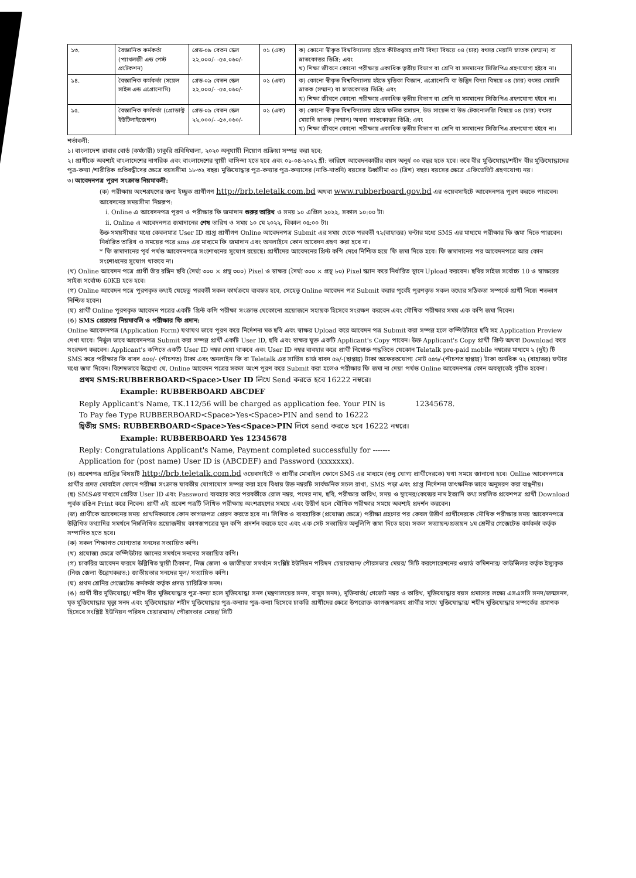| ১৩. | বৈজ্ঞানিক কর্মকর্তা (প্যাথলজী এন্ড পেস্ট প্রটেকশন) | গ্রেড-০৯ বেতন স্কেল ২২,০০০/- -৫৩,০৬০/- | ০১ (এক) | ক) কোনো স্বীকৃত বিশ্ববিদ্যালয় হইতে কীটতত্ত্বসহ প্রাণী বিদ্যা বিষয়ে ০৪ (চার) বৎসর মেয়াদি স্নাতক (সম্মান) বা স্নাতকোত্তর ডিগ্রি; এবং খ) শিক্ষা জীবনে কোনো পরীক্ষায় একাধিক তৃতীয় বিভাগ বা শ্রেণি বা সমমানের সিজিপিএ গ্রহণযোগ্য হইবে না। |
| ১৪. | বৈজ্ঞানিক কর্মকর্তা (সয়েল সাইন্স এন্ড এগ্রোনোমি) | গ্রেড-০৯ বেতন স্কেল ২২,০০০/- -৫৩,০৬০/- | ০১ (এক) | ক) কোনো স্বীকৃত বিশ্ববিদ্যালয় হইতে মৃত্তিকা বিজ্ঞান, এগ্রোনোমি বা উদ্ভিদ বিদ্যা বিষয়ে ০৪ (চার) বৎসর মেয়াদি স্নাতক (সম্মান) বা স্নাতকোত্তর ডিগ্রি; এবং খ) শিক্ষা জীবনে কোনো পরীক্ষায় একাধিক তৃতীয় বিভাগ বা শ্রেণি বা সমমানের সিজিপিএ গ্রহণযোগ্য হইবে না। |
| ১৫. | বৈজ্ঞানিক কর্মকর্তা (প্রোডাক্ট ইউটিলাইজেশন) | গ্রেড-০৯ বেতন স্কেল ২২,০০০/- -৫৩,০৬০/- | ০১ (এক) | ক) কোনো স্বীকৃত বিশ্ববিদ্যালয় হইতে ফলিত রসায়ন, উড সায়েন্স বা উড টেকনোলজি বিষয়ে ০৪ (চার) বৎসর মেয়াদি স্নাতক (সম্মান) অথবা স্নাতকোত্তর ডিগ্রি; এবং খ) শিক্ষা জীবনে কোনো পরীক্ষায় একাধিক তৃতীয় বিভাগ বা শ্রেণি বা সমমানের সিজিপিএ গ্রহণযোগ্য হইবে না। |
শর্তাবলী:
১। বাংলাদেশ রাবার বোর্ড (কর্মচারী) চাকুরি প্রবিধিমালা, ২০২০ অনুযায়ী নিয়োগ প্রক্রিয়া সম্পন্ন করা হবে;
২। প্রার্থীকে অবশ্যই বাংলাদেশের নাগরিক এবং বাংলাদেশের স্থায়ী বাসিন্দা হতে হবে এবং ০১-০৪-২০২২ খ্রী: তারিখে আবেদনকারীর বয়স অনূর্ধ ৩০ বছর হতে হবে। তবে বীর মুক্তিযোদ্ধা/শহীদ বীর মুক্তিযোদ্ধাদের পুত্র-কন্যা /শারীরিক প্রতিবন্ধীদের ক্ষেত্রে বয়সসীমা ১৮-৩২ বছর। মুক্তিযোদ্ধার পুত্র-কন্যার পুত্র-কন্যাদের (নাতি-নাতনি) বয়সের উর্ধ্বসীমা ৩০ (ত্রিশ) বছর। বয়সের ক্ষেত্রে এফিডেভিট গ্রহণযোগ্য নয়।
৩। আবেদনপত্র পূরণ সংক্রান্ত নিয়মাবলী:
(ক) পরীক্ষায় অংশগ্রহণের জন্য ইচ্ছুক প্রার্থীগণ http://brb.teletalk.com.bd অথবা www.rubberboard.gov.bd এর ওয়েবসাইটে আবেদনপত্র পূরণ করতে পারবেন। আবেদনের সময়সীমা নিম্নরূপ:
i. Online এ আবেদনপত্র পূরণ ও পরীক্ষার ফি জমাদান শুরুর তারিখ ও সময় ১০ এপ্রিল ২০২২, সকাল ১০:০০ টা।
ii. Online এ আবেদনপত্র জমাদানের শেষ তারিখ ও সময় ১০ মে ২০২২, বিকাল ০৫:০০ টা।
উক্ত সময়সীমার মধ্যে কেবলমাত্র User ID প্রাপ্ত প্রার্থীগণ Online আবেদনপত্র Submit এর সময় থেকে পরবর্তী ৭২(বাহাত্তর) ঘন্টার মধ্যে SMS এর মাধ্যমে পরীক্ষার ফি জমা দিতে পারবেন। নির্ধারিত তারিখ ও সময়ের পরে sms এর মাধ্যমে ফি জমাদান এবং অনলাইনে কোন আবেদন গ্রহণ করা হবে না।
* ফি জমাদানের পূর্ব পর্যন্ত আবেদনপত্রে সংশোধনের সুযোগ রয়েছে। প্রার্থীদের আবেদনের প্রিন্ট কপি দেখে নিশ্চিত হয়ে ফি জমা দিতে হবে। ফি জমাদানের পর আবেদনপত্রে আর কোন সংশোধনের সুযোগ থাকবে না।
(খ) Online আবেদন পত্রে প্রার্থী তাঁর রঙ্গিন ছবি (দৈর্ঘ্য ৩০০ × প্রস্থ ৩০০) Pixel ও স্বাক্ষর (দৈর্ঘ্য ৩০০ × প্রস্থ ৮০) Pixel স্ক্যান করে নির্ধারিত স্থানে Upload করবেন। ছবির সাইজ সর্বোচ্চ 10 ও স্বাক্ষরের সাইজ সর্বোচ্চ 60KB হতে হবে।
(গ) Online আবেদন পত্রে পূরণকৃত তথ্যই যেহেতু পরবর্তী সকল কার্যক্রমে ব্যবহৃত হবে, সেহেতু Online আবেদন পত্র Submit করার পূর্বেই পূরণকৃত সকল তথ্যের সঠিকতা সম্পর্কে প্রার্থী নিজে শতভাগ নিশ্চিত হবেন।
(ঘ) প্রার্থী Online পূরণকৃত আবেদন পত্রের একটি প্রিন্ট কপি পরীক্ষা সংক্রান্ত যেকোনো প্রয়োজনে সহায়ক হিসেবে সংরক্ষণ করবেন এবং মৌখিক পরীক্ষার সময় এক কপি জমা দিবেন।
(ঙ) SMS প্রেরণের নিয়মাবলি ও পরীক্ষার ফি প্রদান:
Online আবেদনপত্র (Application Form) যথাযথ ভাবে পূরণ করে নির্দেশনা মত ছবি এবং স্বাক্ষর Upload করে আবেদন পত্র Submit করা সম্পন্ন হলে কম্পিউটারে ছবি সহ Application Preview দেখা যাবে। নির্ভুল ভাবে আবেদনপত্র Submit করা সম্পন্ন প্রার্থী একটি User ID, ছবি এবং স্বাক্ষর যুক্ত একটি Applicant's Copy পাবেন। উক্ত Applicant's Copy প্রার্থী প্রিন্ট অথবা Download করে সংরক্ষণ করবেন। Applicant's কপিতে একটি User ID নম্বর দেয়া থাকবে এবং User ID নম্বর ব্যবহার করে প্রার্থী নিম্নোক্ত পদ্ধতিতে যেকোন Teletalk pre-paid mobile নম্বরের মাধ্যমে ২ (দুই) টি SMS করে পরীক্ষার ফি বাবদ ৫০০/- (পাঁচশত) টাকা এবং অনলাইন ফি বা Teletalk এর সার্ভিস চার্জ বাবদ ৫৬/-(ছাপ্পান্ন) টাকা অফেরতযোগ্য মোট ৫৫৬/-(পাঁচশত ছাপ্পান্ন) টাকা অনধিক ৭২ (বাহাত্তর) ঘন্টার মধ্যে জমা দিবেন। বিশেষভাবে উল্লেখ্য যে, Online আবেদন পত্রের সকল অংশ পূরণ করে Submit করা হলেও পরীক্ষার ফি জমা না দেয়া পর্যন্ত Online আবেদনপত্র কোন অবস্থাতেই গৃহীত হবেনা।
প্রথম SMS:RUBBERBOARD<Space>User ID লিখে Send করতে হবে 16222 নম্বরে।
Example: RUBBERBOARD ABCDEF
Reply Applicant's Name, TK.112/56 will be charged as application fee. Your PIN is 12345678.
To Pay fee Type RUBBERBOARD<Space>Yes<Space>PIN and send to 16222
দ্বিতীয় SMS: RUBBERBOARD<Space>Yes<Space>PIN লিখে send করতে হবে 16222 নম্বরে।
Example: RUBBERBOARD Yes 12345678
Reply: Congratulations Applicant's Name, Payment completed successfully for -------
Application for (post name) User ID is (ABCDEF) and Password (xxxxxxx).
(চ) প্রবেশপত্র প্রাপ্তির বিষয়টি http://brb.teletalk.com.bd ওয়েবসাইটে ও প্রার্থীর মোবাইল ফোনে SMS এর মাধ্যমে (শুধু যোগ্য প্রার্থীদেরকে) যথা সময়ে জানানো হবে। Online আবেদনপত্রে প্রার্থীর প্রদত্ত মোবাইল ফোনে পরীক্ষা সংক্রান্ত যাবতীয় যোগাযোগ সম্পন্ন করা হবে বিধায় উক্ত নম্বরটি সার্বক্ষনিক সচল রাখা, SMS পড়া এবং প্রাপ্ত নির্দেশনা তাৎক্ষনিক ভাবে অনুসরণ করা বাঞ্ছনীয়।
(ছ) SMSএর মাধ্যমে প্রেরিত User ID এবং Password ব্যবহার করে পরবর্তীতে রোল নম্বর, পদের নাম, ছবি, পরীক্ষার তারিখ, সময় ও স্থানের/কেন্দ্রের নাম ইত্যাদি তথ্য সম্বলিত প্রবেশপত্র প্রার্থী Download পূর্বক রঙিন Print করে নিবেন। প্রার্থী এই প্রবেশ পত্রটি লিখিত পরীক্ষায় অংশগ্রহণের সময়ে এবং উত্তীর্ণ হলে মৌখিক পরীক্ষার সময়ে অবশ্যই প্রদর্শন করবেন।
(জ) প্রার্থীকে আবেদনের সময় প্রাথমিকভাবে কোন কাগজপত্র প্রেরণ করতে হবে না। লিখিত ও ব্যবহারিক (প্রযোজ্য ক্ষেত্রে) পরীক্ষা গ্রহণের পর কেবল উত্তীর্ণ প্রার্থীদেরকে মৌখিক পরীক্ষার সময় আবেদনপত্রে উল্লিখিত তথ্যাদির সমর্থনে নিম্নলিখিত প্রয়োজনীয় কাগজপত্রের মূল কপি প্রদর্শন করতে হবে এবং এক সেট সত্যায়িত অনুলিপি জমা দিতে হবে। সকল সত্যায়ন/প্রত্যয়ন ১ম শ্রেনীর গেজেটেড কর্মকর্তা কর্তৃক সম্পাদিত হতে হবে।
(ক) সকল শিক্ষাগত যোগ্যতার সনদের সত্যায়িত কপি।
(খ) প্রযোজ্য ক্ষেত্রে কম্পিউটার জ্ঞানের সমর্থনে সনদের সত্যায়িত কপি।
(গ) চাকরির আবেদন ফরমে উল্লিখিত স্থায়ী ঠিকানা, নিজ জেলা ও জাতীয়তা সমর্থনে সংশ্লিষ্ট ইউনিয়ন পরিষদ চেয়ারম্যান/ পৌরসভার মেয়র/ সিটি করপোরেশনের ওয়ার্ড কমিশনার/ কাউন্সিলর কর্তৃক ইস্যুকৃত (নিজ জেলা উল্লেখকরত:) জাতীয়তার সনদের মূল/ সত্যায়িত কপি।
(ঘ) প্রথম শ্রেনির গেজেটেড কর্মকর্তা কর্তৃক প্রদত্ত চারিত্রিক সনদ।
(ঙ) প্রার্থী বীর মুক্তিযোদ্ধা/ শহীদ বীর মুক্তিযোদ্ধার পুত্র-কন্যা হলে মুক্তিযোদ্ধা সনদ (মন্ত্রণালয়ের সনদ, বামুস সনদ), মুক্তিবার্তা/ গেজেট নম্বর ও তারিখ, মুক্তিযোদ্ধার বয়স প্রমাণের লক্ষ্যে এসএসসি সনদ/জন্মসনদ, মৃত মুক্তিযোদ্ধার মৃত্যু সনদ এবং মুক্তিযোদ্ধার/ শহীদ মুক্তিযোদ্ধার পুত্র-কন্যার পুত্র-কন্যা হিসেবে চাকরি প্রার্থীদের ক্ষেত্রে উপরোক্ত কাগজপত্রসহ প্রার্থীর সাথে মুক্তিযোদ্ধার/ শহীদ মুক্তিযোদ্ধার সম্পর্কের প্রমাণক হিসেবে সংশ্লিষ্ট ইউনিয়ন পরিষদ চেয়ারম্যান/ পৌরসভার মেয়র/ সিটি